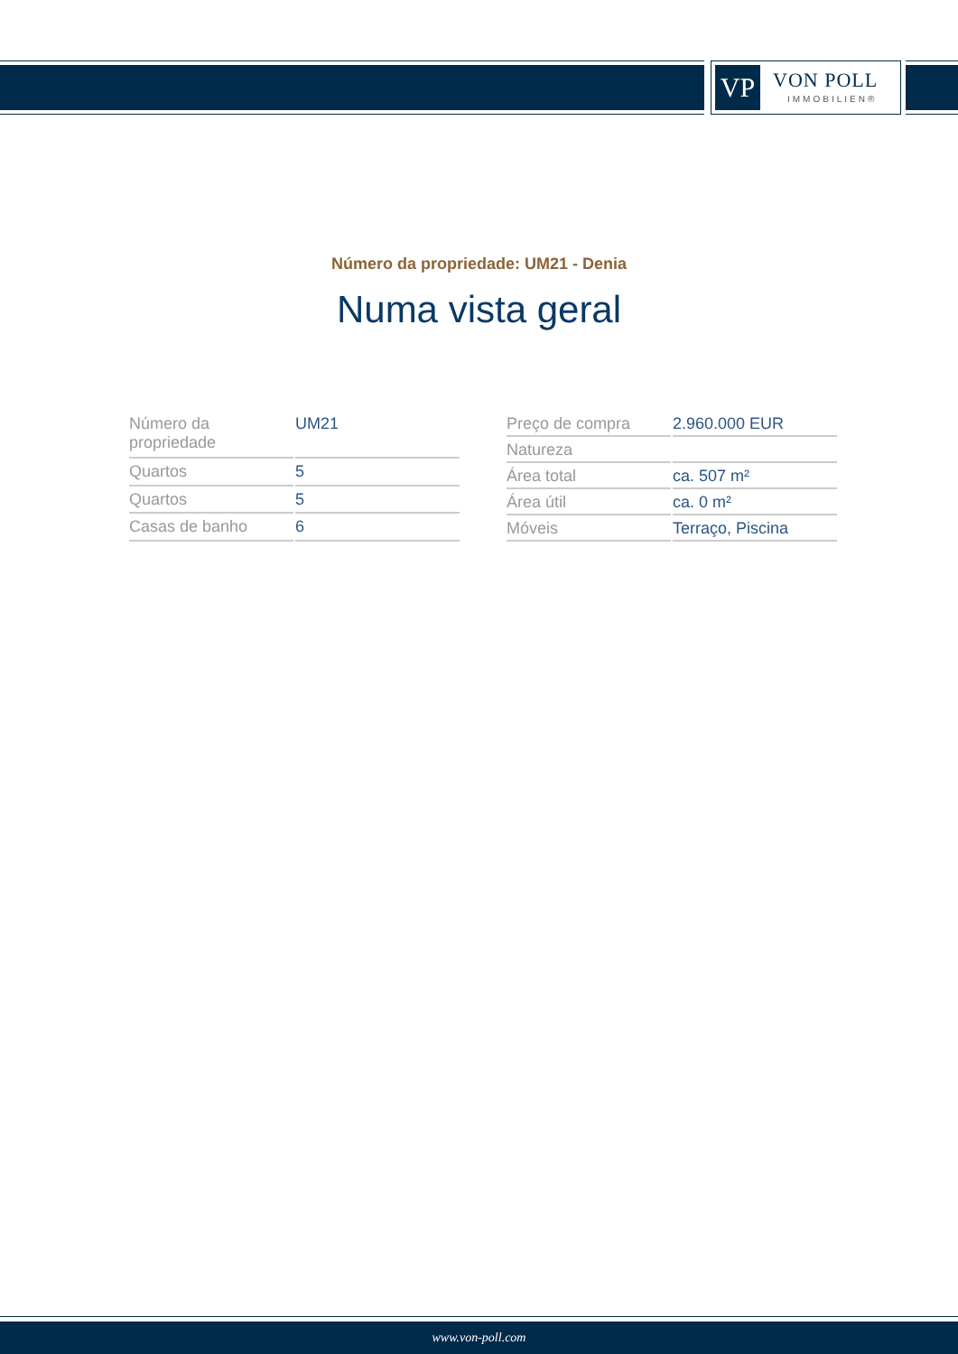VP VON POLL
IMMOBILIEN®
Número da propriedade: UM21 - Denia
Numa vista geral
| Número da propriedade | UM21 |
| Quartos | 5 |
| Quartos | 5 |
| Casas de banho | 6 |
| Preço de compra | 2.960.000 EUR |
| Natureza | |
| Área total | ca. 507 m² |
| Área útil | ca. 0 m² |
| Móveis | Terraço, Piscina |
www.von-poll.com